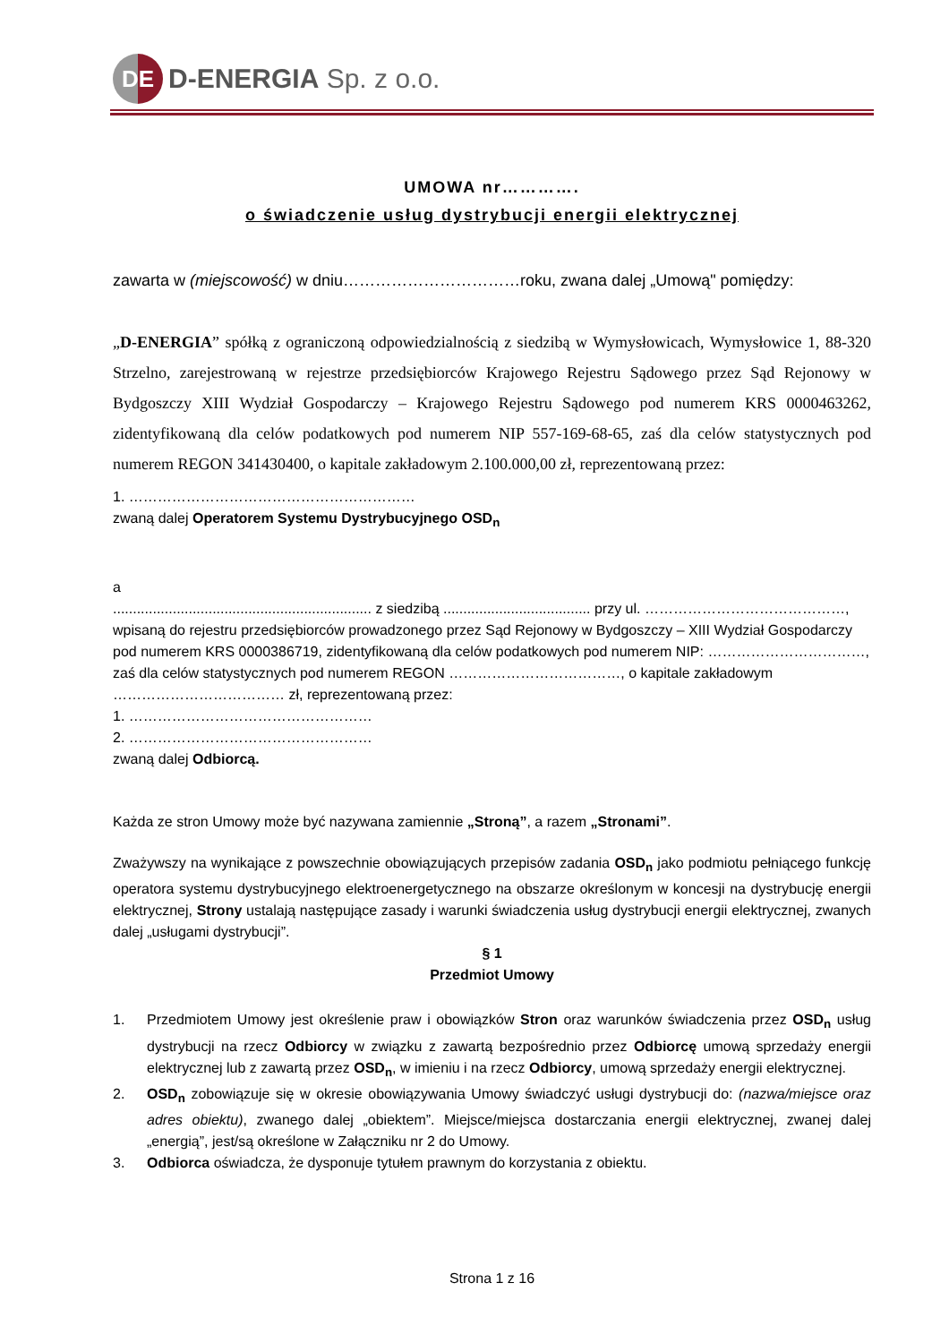DE
D-ENERGIA Sp. z o.o.
UMOWA nr………….
o świadczenie usług dystrybucji energii elektrycznej
zawarta w (miejscowość) w dniu……………………………roku, zwana dalej „Umową" pomiędzy:
„D-ENERGIA” spółką z ograniczoną odpowiedzialnością z siedzibą w Wymysłowicach, Wymysłowice 1, 88-320 Strzelno, zarejestrowaną w rejestrze przedsiębiorców Krajowego Rejestru Sądowego przez Sąd Rejonowy w Bydgoszczy XIII Wydział Gospodarczy – Krajowego Rejestru Sądowego pod numerem KRS 0000463262, zidentyfikowaną dla celów podatkowych pod numerem NIP 557-169-68-65, zaś dla celów statystycznych pod numerem REGON 341430400, o kapitale zakładowym 2.100.000,00 zł, reprezentowaną przez:
1. ……………………………………………………
zwaną dalej Operatorem Systemu Dystrybucyjnego OSD<sub>n</sub>
a
................................................................. z siedzibą ..................................... przy ul. ……………………………………, wpisaną do rejestru przedsiębiorców prowadzonego przez Sąd Rejonowy w Bydgoszczy – XIII Wydział Gospodarczy pod numerem KRS 0000386719, zidentyfikowaną dla celów podatkowych pod numerem NIP: ……………………………, zaś dla celów statystycznych pod numerem REGON ………………………………, o kapitale zakładowym ……………………………… zł, reprezentowaną przez:
1. ……………………………………………
2. ……………………………………………
zwaną dalej Odbiorcą.
Każda ze stron Umowy może być nazywana zamiennie „Stroną”, a razem „Stronami”.
Zważywszy na wynikające z powszechnie obowiązujących przepisów zadania OSD<sub>n</sub> jako podmiotu pełniącego funkcję operatora systemu dystrybucyjnego elektroenergetycznego na obszarze określonym w koncesji na dystrybucję energii elektrycznej, Strony ustalają następujące zasady i warunki świadczenia usług dystrybucji energii elektrycznej, zwanych dalej „usługami dystrybucji”.
§ 1
Przedmiot Umowy
1. Przedmiotem Umowy jest określenie praw i obowiązków Stron oraz warunków świadczenia przez OSD<sub>n</sub> usług dystrybucji na rzecz Odbiorcy w związku z zawartą bezpośrednio przez Odbiorcę umową sprzedaży energii elektrycznej lub z zawartą przez OSD<sub>n</sub>, w imieniu i na rzecz Odbiorcy, umową sprzedaży energii elektrycznej.
2. OSD<sub>n</sub> zobowiązuje się w okresie obowiązywania Umowy świadczyć usługi dystrybucji do: (nazwa/miejsce oraz adres obiektu), zwanego dalej „obiektem”. Miejsce/miejsca dostarczania energii elektrycznej, zwanej dalej „energią”, jest/są określone w Załączniku nr 2 do Umowy.
3. Odbiorca oświadcza, że dysponuje tytułem prawnym do korzystania z obiektu.
Strona 1 z 16